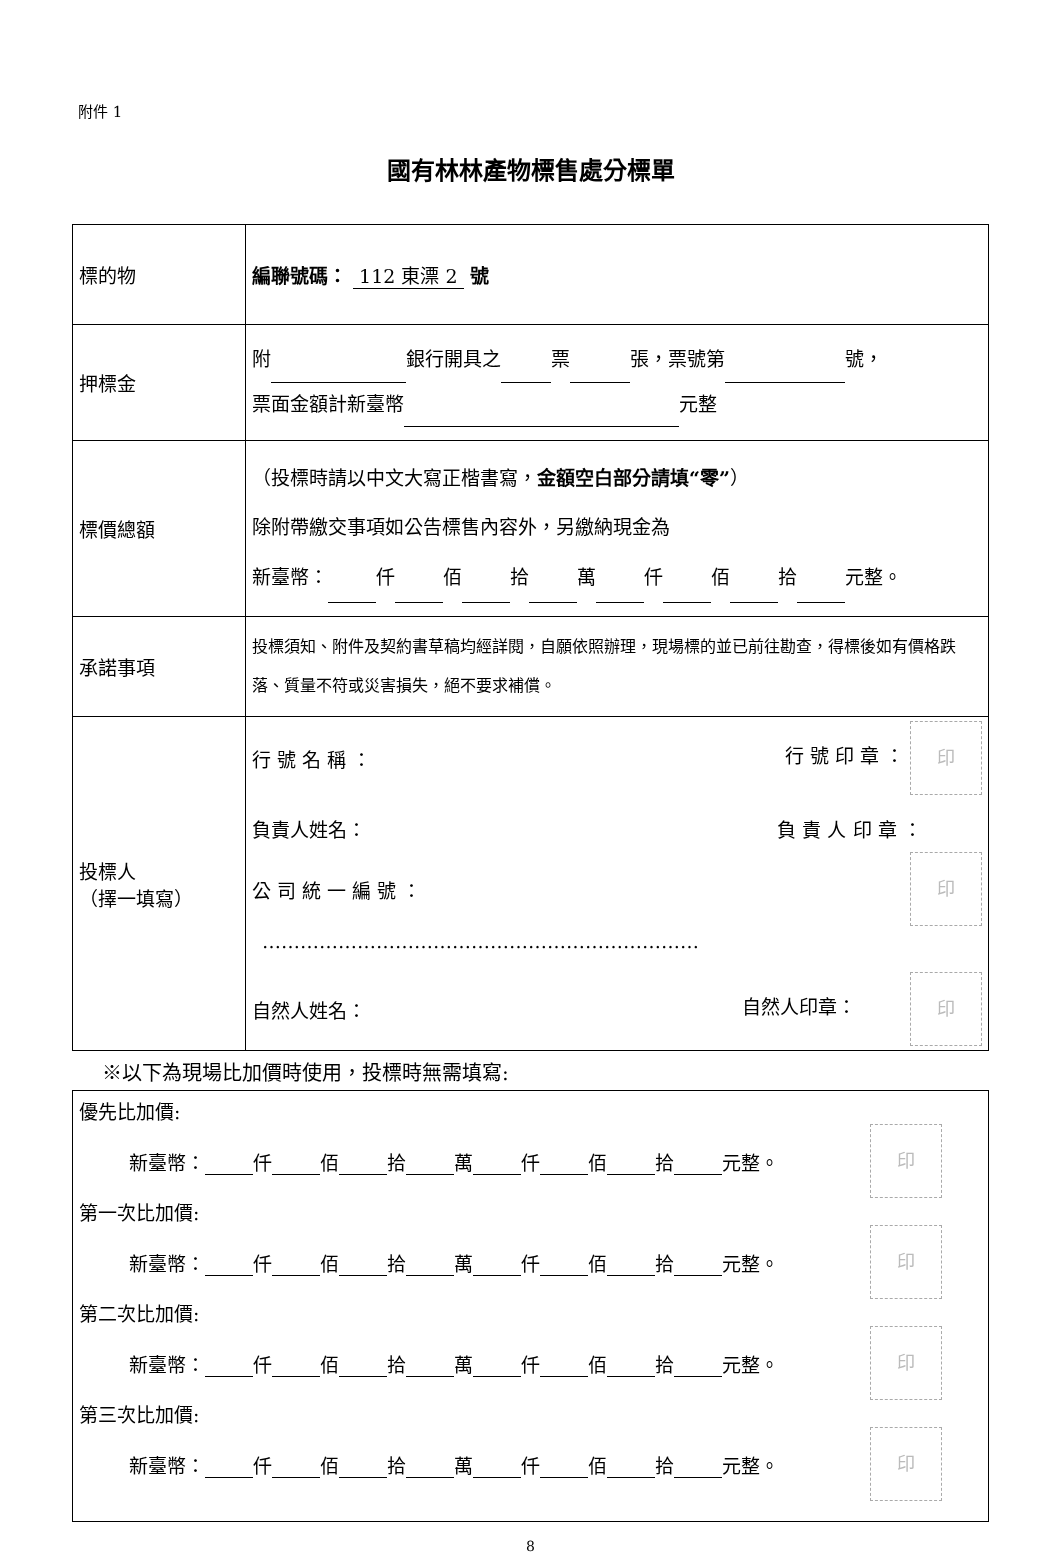附件 1
國有林林產物標售處分標單
| 標的物 | 編聯號碼： 112 東漂 2 號 |
| 押標金 | 附 銀行開具之 票 張，票號第 號， 票面金額計新臺幣 元整 |
| 標價總額 | （投標時請以中文大寫正楷書寫， 金額空白部分請填“零” ） 除附帶繳交事項如公告標售內容外，另繳納現金為 新臺幣： 仟 佰 拾 萬 仟 佰 拾 元整。 |
| 承諾事項 | 投標須知、附件及契約書草稿均經詳閱，自願依照辦理，現場標的並已前往勘查，得標後如有價格跌落、質量不符或災害損失，絕不要求補償。 |
| 投標人 （擇一填寫） | 行 號 名 稱 ： 行 號 印 章 ： 印 負責人姓名： 負 責 人 印 章 ： 公 司 統 一 編 號 ： 印 …………………………………………………………… 自然人姓名： 自然人印章： 印 |
※以下為現場比加價時使用，投標時無需填寫:
優先比加價:
新臺幣： 仟 佰 拾 萬 仟 佰 拾 元整。 印
第一次比加價:
新臺幣： 仟 佰 拾 萬 仟 佰 拾 元整。 印
第二次比加價:
新臺幣： 仟 佰 拾 萬 仟 佰 拾 元整。 印
第三次比加價:
新臺幣： 仟 佰 拾 萬 仟 佰 拾 元整。 印
8